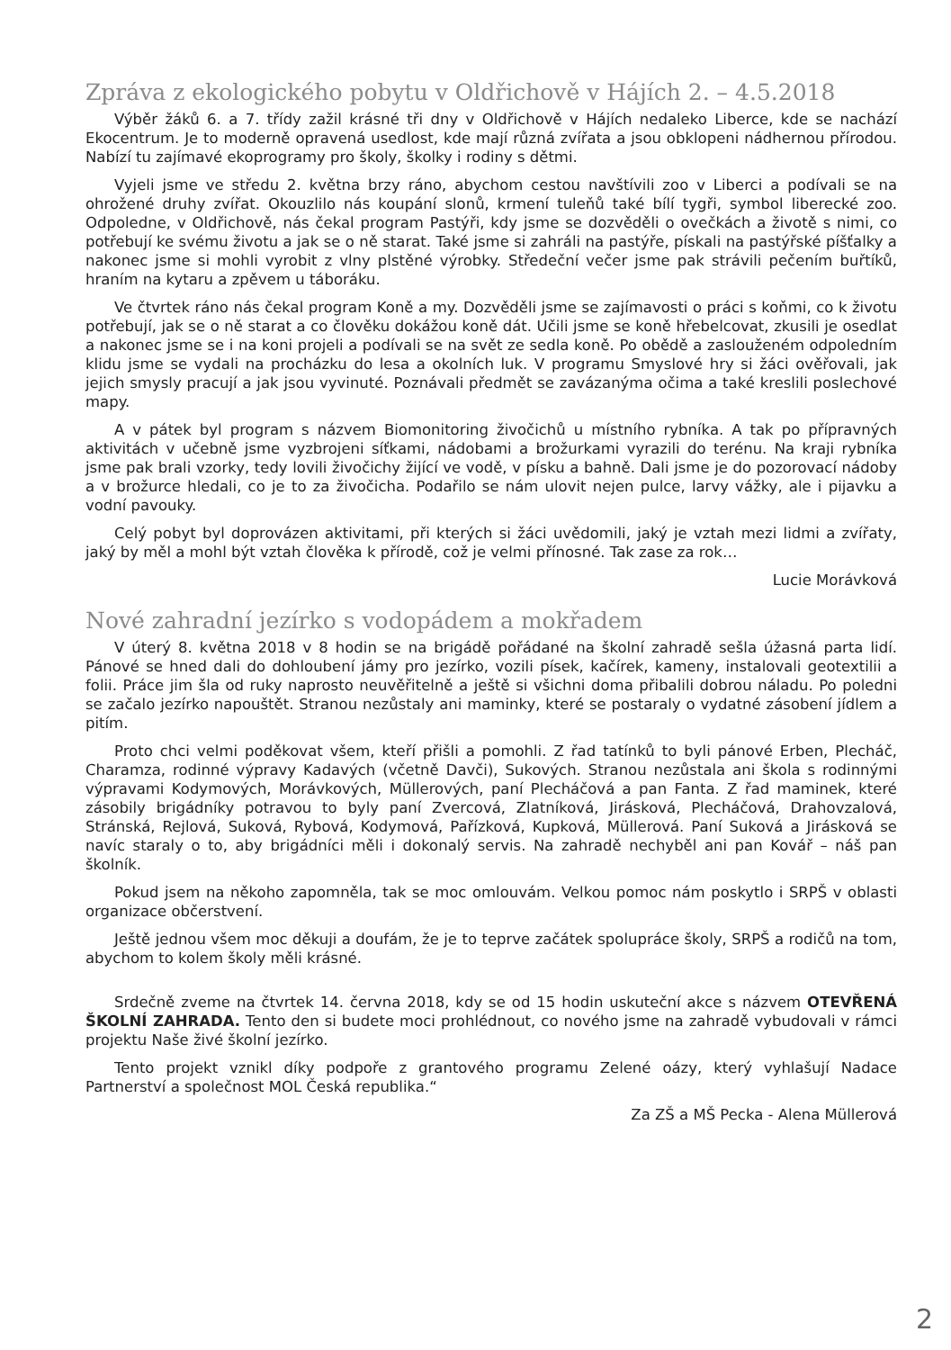Zpráva z ekologického pobytu v Oldřichově v Hájích 2. – 4.5.2018
Výběr žáků 6. a 7. třídy zažil krásné tři dny v Oldřichově v Hájích nedaleko Liberce, kde se nachází Ekocentrum. Je to moderně opravená usedlost, kde mají různá zvířata a jsou obklopeni nádhernou přírodou. Nabízí tu zajímavé ekoprogramy pro školy, školky i rodiny s dětmi.
Vyjeli jsme ve středu 2. května brzy ráno, abychom cestou navštívili zoo v Liberci a podívali se na ohrožené druhy zvířat. Okouzlilo nás koupání slonů, krmení tuleňů také bílí tygři, symbol liberecké zoo. Odpoledne, v Oldřichově, nás čekal program Pastýři, kdy jsme se dozvěděli o ovečkách a životě s nimi, co potřebují ke svému životu a jak se o ně starat. Také jsme si zahráli na pastýře, pískali na pastýřské píšťalky a nakonec jsme si mohli vyrobit z vlny plstěné výrobky. Středeční večer jsme pak strávili pečením buřtíků, hraním na kytaru a zpěvem u táboráku.
Ve čtvrtek ráno nás čekal program Koně a my. Dozvěděli jsme se zajímavosti o práci s koňmi, co k životu potřebují, jak se o ně starat a co člověku dokážou koně dát. Učili jsme se koně hřebelcovat, zkusili je osedlat a nakonec jsme se i na koni projeli a podívali se na svět ze sedla koně. Po obědě a zaslouženém odpoledním klidu jsme se vydali na procházku do lesa a okolních luk. V programu Smyslové hry si žáci ověřovali, jak jejich smysly pracují a jak jsou vyvinuté. Poznávali předmět se zavázanýma očima a také kreslili poslechové mapy.
A v pátek byl program s názvem Biomonitoring živočichů u místního rybníka. A tak po přípravných aktivitách v učebně jsme vyzbrojeni síťkami, nádobami a brožurkami vyrazili do terénu. Na kraji rybníka jsme pak brali vzorky, tedy lovili živočichy žijící ve vodě, v písku a bahně. Dali jsme je do pozorovací nádoby a v brožurce hledali, co je to za živočicha. Podařilo se nám ulovit nejen pulce, larvy vážky, ale i pijavku a vodní pavouky.
Celý pobyt byl doprovázen aktivitami, při kterých si žáci uvědomili, jaký je vztah mezi lidmi a zvířaty, jaký by měl a mohl být vztah člověka k přírodě, což je velmi přínosné. Tak zase za rok…
Lucie Morávková
Nové zahradní jezírko s vodopádem a mokřadem
V úterý 8. května 2018 v 8 hodin se na brigádě pořádané na školní zahradě sešla úžasná parta lidí. Pánové se hned dali do dohloubení jámy pro jezírko, vozili písek, kačírek, kameny, instalovali geotextilii a folii. Práce jim šla od ruky naprosto neuvěřitelně a ještě si všichni doma přibalili dobrou náladu. Po poledni se začalo jezírko napouštět. Stranou nezůstaly ani maminky, které se postaraly o vydatné zásobení jídlem a pitím.
Proto chci velmi poděkovat všem, kteří přišli a pomohli. Z řad tatínků to byli pánové Erben, Plecháč, Charamza, rodinné výpravy Kadavých (včetně Davči), Sukových. Stranou nezůstala ani škola s rodinnými výpravami Kodymových, Morávkových, Müllerových, paní Plecháčová a pan Fanta. Z řad maminek, které zásobily brigádníky potravou to byly paní Zvercová, Zlatníková, Jirásková, Plecháčová, Drahovzalová, Stránská, Rejlová, Suková, Rybová, Kodymová, Pařízková, Kupková, Müllerová. Paní Suková a Jirásková se navíc staraly o to, aby brigádníci měli i dokonalý servis. Na zahradě nechyběl ani pan Kovář – náš pan školník.
Pokud jsem na někoho zapomněla, tak se moc omlouvám. Velkou pomoc nám poskytlo i SRPŠ v oblasti organizace občerstvení.
Ještě jednou všem moc děkuji a doufám, že je to teprve začátek spolupráce školy, SRPŠ a rodičů na tom, abychom to kolem školy měli krásné.
Srdečně zveme na čtvrtek 14. června 2018, kdy se od 15 hodin uskuteční akce s názvem OTEVŘENÁ ŠKOLNÍ ZAHRADA. Tento den si budete moci prohlédnout, co nového jsme na zahradě vybudovali v rámci projektu Naše živé školní jezírko.
Tento projekt vznikl díky podpoře z grantového programu Zelené oázy, který vyhlašují Nadace Partnerství a společnost MOL Česká republika.“
Za ZŠ a MŠ Pecka - Alena Müllerová
2